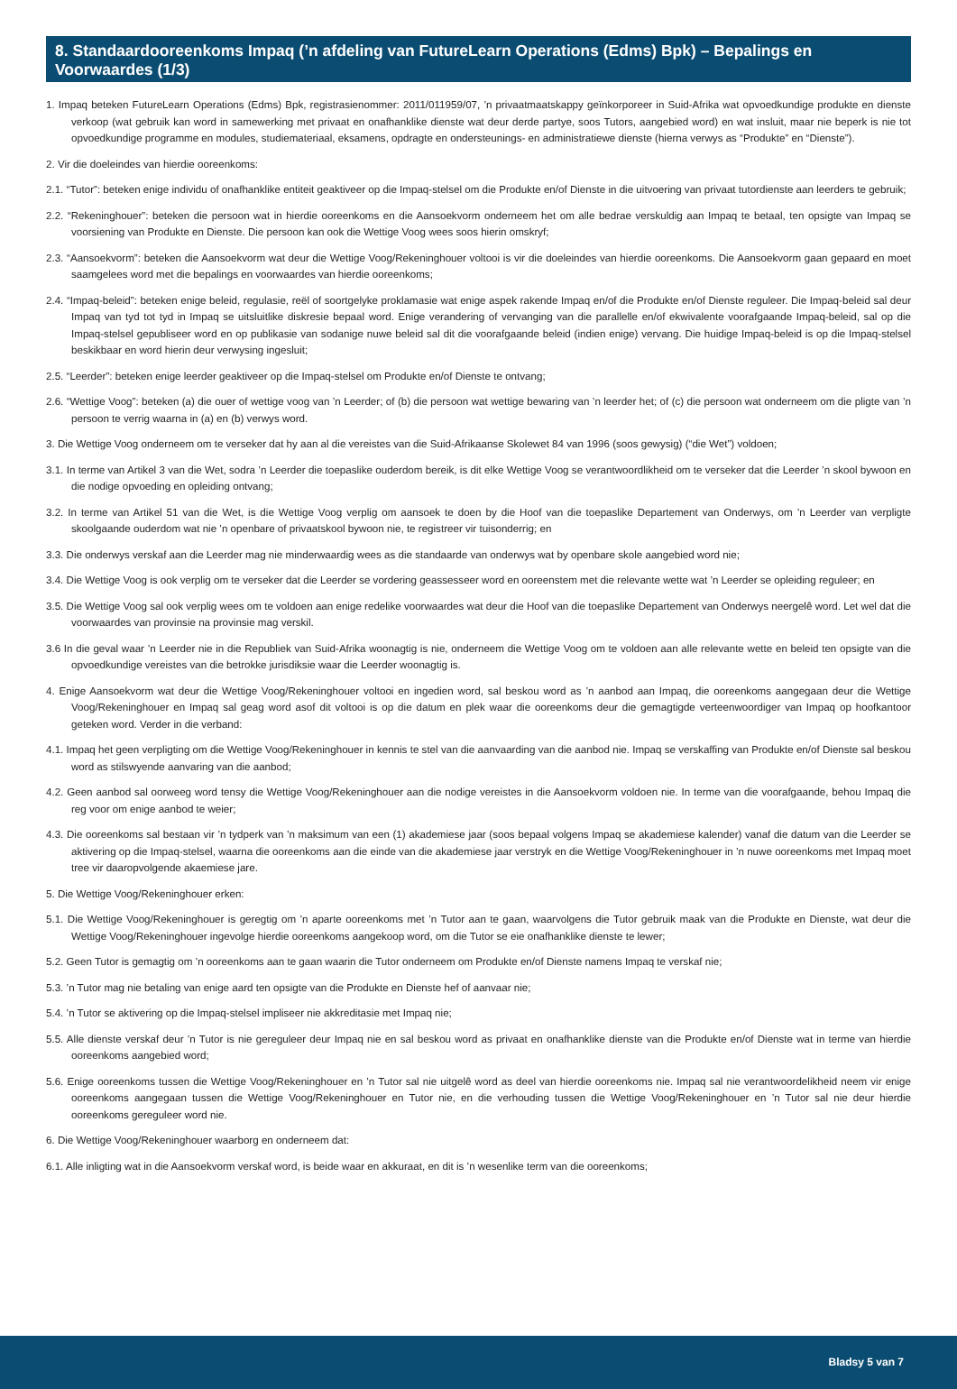8. Standaardooreenkoms Impaq (’n afdeling van FutureLearn Operations (Edms) Bpk) – Bepalings en Voorwaardes (1/3)
1. Impaq beteken FutureLearn Operations (Edms) Bpk, registrasienommer: 2011/011959/07, ’n privaatmaatskappy geïnkorporeer in Suid-Afrika wat opvoedkundige produkte en dienste verkoop (wat gebruik kan word in samewerking met privaat en onafhanklike dienste wat deur derde partye, soos Tutors, aangebied word) en wat insluit, maar nie beperk is nie tot opvoedkundige programme en modules, studiemateriaal, eksamens, opdragte en ondersteunings- en administratiewe dienste (hierna verwys as “Produkte” en “Dienste”).
2. Vir die doeleindes van hierdie ooreenkoms:
2.1. “Tutor”: beteken enige individu of onafhanklike entiteit geaktiveer op die Impaq-stelsel om die Produkte en/of Dienste in die uitvoering van privaat tutordienste aan leerders te gebruik;
2.2. “Rekeninghouer”: beteken die persoon wat in hierdie ooreenkoms en die Aansoekvorm onderneem het om alle bedrae verskuldig aan Impaq te betaal, ten opsigte van Impaq se voorsiening van Produkte en Dienste. Die persoon kan ook die Wettige Voog wees soos hierin omskryf;
2.3. “Aansoekvorm”: beteken die Aansoekvorm wat deur die Wettige Voog/Rekeninghouer voltooi is vir die doeleindes van hierdie ooreenkoms. Die Aansoekvorm gaan gepaard en moet saamgelees word met die bepalings en voorwaardes van hierdie ooreenkoms;
2.4. “Impaq-beleid”: beteken enige beleid, regulasie, reël of soortgelyke proklamasie wat enige aspek rakende Impaq en/of die Produkte en/of Dienste reguleer. Die Impaq-beleid sal deur Impaq van tyd tot tyd in Impaq se uitsluitlike diskresie bepaal word. Enige verandering of vervanging van die parallelle en/of ekwivalente voorafgaande Impaq-beleid, sal op die Impaq-stelsel gepubliseer word en op publikasie van sodanige nuwe beleid sal dit die voorafgaande beleid (indien enige) vervang. Die huidige Impaq-beleid is op die Impaq-stelsel beskikbaar en word hierin deur verwysing ingesluit;
2.5. “Leerder”: beteken enige leerder geaktiveer op die Impaq-stelsel om Produkte en/of Dienste te ontvang;
2.6. “Wettige Voog”: beteken (a) die ouer of wettige voog van ’n Leerder; of (b) die persoon wat wettige bewaring van ’n leerder het; of (c) die persoon wat onderneem om die pligte van ’n persoon te verrig waarna in (a) en (b) verwys word.
3. Die Wettige Voog onderneem om te verseker dat hy aan al die vereistes van die Suid-Afrikaanse Skolewet 84 van 1996 (soos gewysig) (“die Wet”) voldoen;
3.1. In terme van Artikel 3 van die Wet, sodra ’n Leerder die toepaslike ouderdom bereik, is dit elke Wettige Voog se verantwoordlikheid om te verseker dat die Leerder ’n skool bywoon en die nodige opvoeding en opleiding ontvang;
3.2. In terme van Artikel 51 van die Wet, is die Wettige Voog verplig om aansoek te doen by die Hoof van die toepaslike Departement van Onderwys, om ’n Leerder van verpligte skoolgaande ouderdom wat nie ’n openbare of privaatskool bywoon nie, te registreer vir tuisonderrig; en
3.3. Die onderwys verskaf aan die Leerder mag nie minderwaardig wees as die standaarde van onderwys wat by openbare skole aangebied word nie;
3.4. Die Wettige Voog is ook verplig om te verseker dat die Leerder se vordering geassesseer word en ooreenstem met die relevante wette wat ’n Leerder se opleiding reguleer; en
3.5. Die Wettige Voog sal ook verplig wees om te voldoen aan enige redelike voorwaardes wat deur die Hoof van die toepaslike Departement van Onderwys neergelê word. Let wel dat die voorwaardes van provinsie na provinsie mag verskil.
3.6 In die geval waar ’n Leerder nie in die Republiek van Suid-Afrika woonagtig is nie, onderneem die Wettige Voog om te voldoen aan alle relevante wette en beleid ten opsigte van die opvoedkundige vereistes van die betrokke jurisdiksie waar die Leerder woonagtig is.
4. Enige Aansoekvorm wat deur die Wettige Voog/Rekeninghouer voltooi en ingedien word, sal beskou word as ’n aanbod aan Impaq, die ooreenkoms aangegaan deur die Wettige Voog/Rekeninghouer en Impaq sal geag word asof dit voltooi is op die datum en plek waar die ooreenkoms deur die gemagtigde verteenwoordiger van Impaq op hoofkantoor geteken word. Verder in die verband:
4.1. Impaq het geen verpligting om die Wettige Voog/Rekeninghouer in kennis te stel van die aanvaarding van die aanbod nie. Impaq se verskaffing van Produkte en/of Dienste sal beskou word as stilswyende aanvaring van die aanbod;
4.2. Geen aanbod sal oorweeg word tensy die Wettige Voog/Rekeninghouer aan die nodige vereistes in die Aansoekvorm voldoen nie. In terme van die voorafgaande, behou Impaq die reg voor om enige aanbod te weier;
4.3. Die ooreenkoms sal bestaan vir ’n tydperk van ’n maksimum van een (1) akademiese jaar (soos bepaal volgens Impaq se akademiese kalender) vanaf die datum van die Leerder se aktivering op die Impaq-stelsel, waarna die ooreenkoms aan die einde van die akademiese jaar verstryk en die Wettige Voog/Rekeninghouer in ’n nuwe ooreenkoms met Impaq moet tree vir daaropvolgende akaemiese jare.
5. Die Wettige Voog/Rekeninghouer erken:
5.1. Die Wettige Voog/Rekeninghouer is geregtig om ’n aparte ooreenkoms met ’n Tutor aan te gaan, waarvolgens die Tutor gebruik maak van die Produkte en Dienste, wat deur die Wettige Voog/Rekeninghouer ingevolge hierdie ooreenkoms aangekoop word, om die Tutor se eie onafhanklike dienste te lewer;
5.2. Geen Tutor is gemagtig om ’n ooreenkoms aan te gaan waarin die Tutor onderneem om Produkte en/of Dienste namens Impaq te verskaf nie;
5.3. ’n Tutor mag nie betaling van enige aard ten opsigte van die Produkte en Dienste hef of aanvaar nie;
5.4. ’n Tutor se aktivering op die Impaq-stelsel impliseer nie akkreditasie met Impaq nie;
5.5. Alle dienste verskaf deur ’n Tutor is nie gereguleer deur Impaq nie en sal beskou word as privaat en onafhanklike dienste van die Produkte en/of Dienste wat in terme van hierdie ooreenkoms aangebied word;
5.6. Enige ooreenkoms tussen die Wettige Voog/Rekeninghouer en ’n Tutor sal nie uitgelê word as deel van hierdie ooreenkoms nie. Impaq sal nie verantwoordelikheid neem vir enige ooreenkoms aangegaan tussen die Wettige Voog/Rekeninghouer en Tutor nie, en die verhouding tussen die Wettige Voog/Rekeninghouer en ’n Tutor sal nie deur hierdie ooreenkoms gereguleer word nie.
6. Die Wettige Voog/Rekeninghouer waarborg en onderneem dat:
6.1. Alle inligting wat in die Aansoekvorm verskaf word, is beide waar en akkuraat, en dit is ’n wesenlike term van die ooreenkoms;
Bladsy 5 van 7